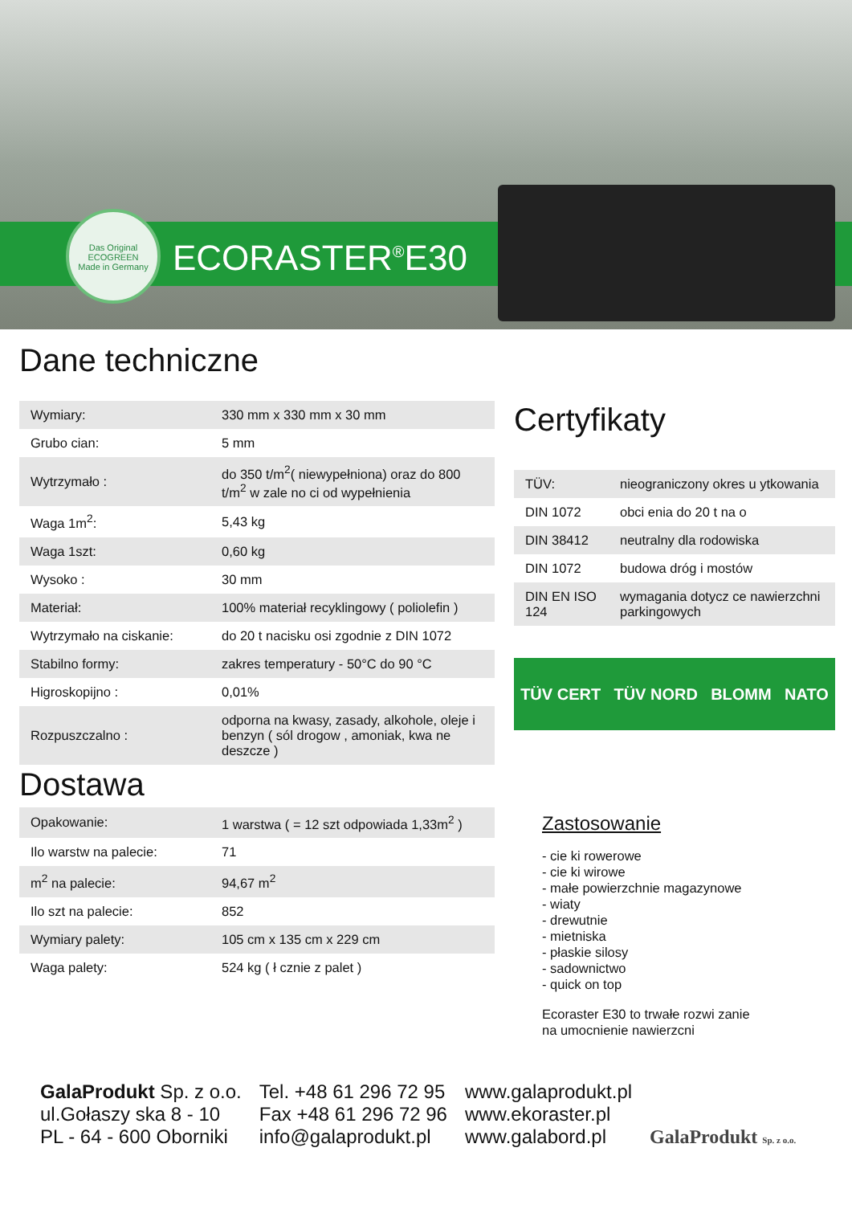Das Original
ECOGREEN
Made in Germany
ECORASTER<sup>®</sup>E30
Dane techniczne
| Wymiary: | 330 mm x 330 mm x 30 mm |
| Grubo cian: | 5 mm |
| Wytrzymało : | do 350 t/m<sup>2</sup>( niewypełniona) oraz do 800 t/m<sup>2</sup> w zale no ci od wypełnienia |
| Waga 1m<sup>2</sup>: | 5,43 kg |
| Waga 1szt: | 0,60 kg |
| Wysoko : | 30 mm |
| Materiał: | 100% materiał recyklingowy ( poliolefin ) |
| Wytrzymało na ciskanie: | do 20 t nacisku osi zgodnie z DIN 1072 |
| Stabilno formy: | zakres temperatury - 50°C do 90 °C |
| Higroskopijno : | 0,01% |
| Rozpuszczalno : | odporna na kwasy, zasady, alkohole, oleje i benzyn ( sól drogow , amoniak, kwa ne deszcze ) |
Dostawa
| Opakowanie: | 1 warstwa ( = 12 szt odpowiada 1,33m<sup>2</sup> ) |
| Ilo warstw na palecie: | 71 |
| m<sup>2</sup> na palecie: | 94,67 m<sup>2</sup> |
| Ilo szt na palecie: | 852 |
| Wymiary palety: | 105 cm x 135 cm x 229 cm |
| Waga palety: | 524 kg ( ł cznie z palet ) |
Certyfikaty
| TÜV: | nieograniczony okres u ytkowania |
| DIN 1072 | obci enia do 20 t na o |
| DIN 38412 | neutralny dla rodowiska |
| DIN 1072 | budowa dróg i mostów |
| DIN EN ISO 124 | wymagania dotycz ce nawierzchni parkingowych |
TÜV CERT TÜV NORD BLOMM NATO
Zastosowanie
- cie ki rowerowe
- cie ki wirowe
- małe powierzchnie magazynowe
- wiaty
- drewutnie
- mietniska
- płaskie silosy
- sadownictwo
- quick on top
Ecoraster E30 to trwałe rozwi zanie
na umocnienie nawierzcni
GalaProdukt Sp. z o.o.
ul.Gołaszy ska 8 - 10
PL - 64 - 600 Oborniki
Tel. +48 61 296 72 95
Fax +48 61 296 72 96
info@galaprodukt.pl
www.galaprodukt.pl
www.ekoraster.pl
www.galabord.pl
GalaProdukt Sp. z o.o.